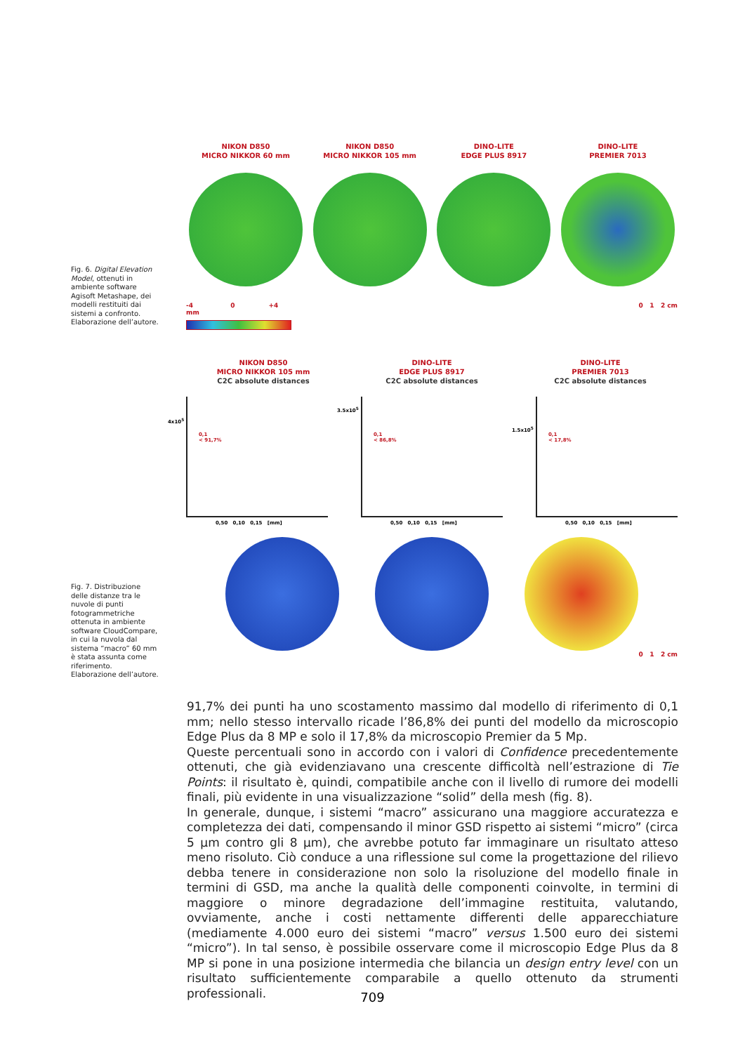NIKON D850
MICRO NIKKOR 60 mm
NIKON D850
MICRO NIKKOR 105 mm
DINO-LITE
EDGE PLUS 8917
DINO-LITE
PREMIER 7013
-4 0 +4 mm 0 1 2 cm
Fig. 6. Digital Elevation Model, ottenuti in ambiente software Agisoft Metashape, dei modelli restituiti dai sistemi a confronto. Elaborazione dell’autore.
NIKON D850
MICRO NIKKOR 105 mm
C2C absolute distances
DINO-LITE
EDGE PLUS 8917
C2C absolute distances
DINO-LITE
PREMIER 7013
C2C absolute distances
0,1
< 91,7%
4x10<sup>5</sup>
0,50 0,10 0,15 [mm]
0,1
< 86,8%
3.5x10<sup>5</sup>
0,50 0,10 0,15 [mm]
0,1
< 17,8%
1.5x10<sup>5</sup>
0,50 0,10 0,15 [mm]
0 1 2 cm
Fig. 7. Distribuzione delle distanze tra le nuvole di punti fotogrammetriche ottenuta in ambiente software CloudCompare, in cui la nuvola dal sistema “macro” 60 mm è stata assunta come riferimento. Elaborazione dell’autore.
91,7% dei punti ha uno scostamento massimo dal modello di riferimento di 0,1 mm; nello stesso intervallo ricade l’86,8% dei punti del modello da microscopio Edge Plus da 8 MP e solo il 17,8% da microscopio Premier da 5 Mp.
Queste percentuali sono in accordo con i valori di Confidence precedentemente ottenuti, che già evidenziavano una crescente difficoltà nell’estrazione di Tie Points: il risultato è, quindi, compatibile anche con il livello di rumore dei modelli finali, più evidente in una visualizzazione “solid” della mesh (fig. 8).
In generale, dunque, i sistemi “macro” assicurano una maggiore accuratezza e completezza dei dati, compensando il minor GSD rispetto ai sistemi “micro” (circa 5 μm contro gli 8 μm), che avrebbe potuto far immaginare un risultato atteso meno risoluto. Ciò conduce a una riflessione sul come la progettazione del rilievo debba tenere in considerazione non solo la risoluzione del modello finale in termini di GSD, ma anche la qualità delle componenti coinvolte, in termini di maggiore o minore degradazione dell’immagine restituita, valutando, ovviamente, anche i costi nettamente differenti delle apparecchiature (mediamente 4.000 euro dei sistemi “macro” versus 1.500 euro dei sistemi “micro”). In tal senso, è possibile osservare come il microscopio Edge Plus da 8 MP si pone in una posizione intermedia che bilancia un design entry level con un risultato sufficientemente comparabile a quello ottenuto da strumenti professionali.
709